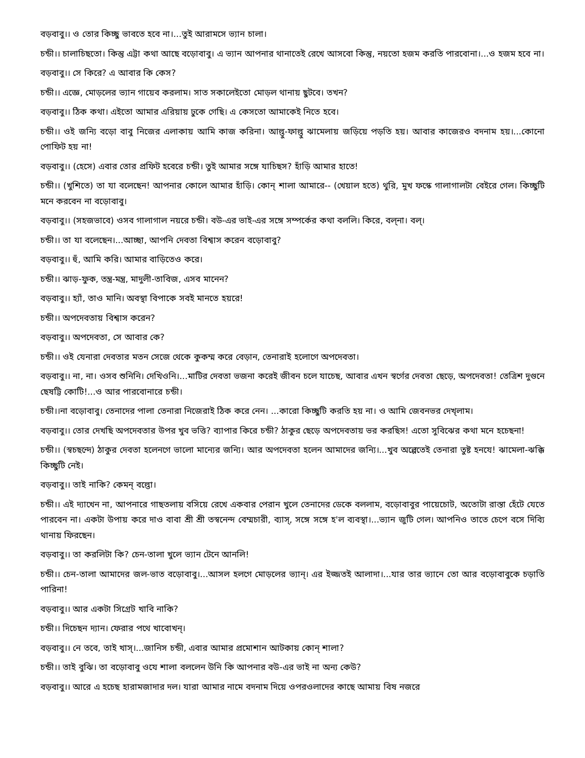বড়বাবু।। ও তোর কিচ্ছু ভাবতে হবে না।...তুই আরামসে ভ্যান চালা।
চন্ডী।। চালাচিছতো। কিন্তু এট্টা কথা আছে বড়োবাবু। এ ভ্যান আপনার থানাতেই রেখে আসবো কিন্তু, নয়তো হজম করতি পারবোনা।...ও হজম হবে না।
বড়বাবু।। সে কিরে? এ আবার কি কেস?
চন্ডী।। এজ্ঞে, মোড়লের ভ্যান গায়েব করলাম। সাত সকালেইতো মোড়ল থানায় ছুটবে। তখন?
বড়বাবু।। ঠিক কথা। এইতো আমার এরিয়ায় ঢুকে গেছি। এ কেসতো আমাকেই নিতে হবে।
চন্ডী।। ওই জন্যি বড়ো বাবু নিজের এলাকায় আমি কাজ করিনা। আল্তু-ফাল্তু ঝামেলায় জড়িয়ে পড়তি হয়। আবার কাজেরও বদনাম হয়।...কোনো পোফিট হয় না!
বড়বাবু।। (হেসে) এবার তোর প্রফিট হবেরে চন্ডী। তুই আমার সঙ্গে যাচিছস? হাঁড়ি আমার হাতে!
চন্ডী।। (খুশিতে) তা যা বলেছেন! আপনার কোলে আমার হাঁড়ি। কোন্ শালা আমারে-- (খেয়াল হতে) থুরি, মুখ ফস্কে গালাগালটা বেইরে গেল। কিচ্ছুটি মনে করবেন না বড়োবাবু।
বড়বাবু।। (সহজভাবে) ওসব গালাগাল নয়রে চন্ডী। বউ-এর ভাই-এর সঙ্গে সম্পর্কের কথা বললি। কিরে, বল্না। বল্।
চন্ডী।। তা যা বলেছেন।...আচ্ছা, আপনি দেবতা বিশ্বাস করেন বড়োবাবু?
বড়বাবু।। হুঁ, আমি করি। আমার বাড়িতেও করে।
চন্ডী।। ঝাড়-ফুক, তন্ত্র-মন্ত্র, মাদুলী-তাবিজ, এসব মানেন?
বড়বাবু।। হ্যাঁ, তাও মানি। অবস্থা বিপাকে সবই মানতে হয়রে!
চন্ডী।। অপদেবতায় বিশ্বাস করেন?
বড়বাবু।। অপদেবতা, সে আবার কে?
চন্ডী।। ওই যেনারা দেবতার মতন সেজে থেকে কুকম্ম করে বেড়ান, তেনারাই হলোগে অপদেবতা।
বড়বাবু।। না, না। ওসব শুনিনি। দেখিওনি।...মাটির দেবতা ভজনা করেই জীবন চলে যাচেছ, আবার এখন স্বর্গের দেবতা ছেড়ে, অপদেবতা! তেত্রিশ দুগুনে ছেষট্টি কোটি!...ও আর পারবোনারে চন্ডী।
চন্ডী।।না বড়োবাবু। তেনাদের পালা তেনারা নিজেরাই ঠিক করে নেন। ...কারো কিচ্ছুটি করতি হয় না। ও আমি জেবনভর দেখ্লাম।
বড়বাবু।। তোর দেখছি অপদেবতার উপর খুব ভত্তি? ব্যাপার কিরে চন্ডী? ঠাকুর ছেড়ে অপদেবতায় ভর করছিস! এতো সুবিঝের কথা মনে হচেছনা!
চন্ডী।। (স্বচছন্দে) ঠাকুর দেবতা হলেনগে ভালো মান্যের জন্যি। আর অপদেবতা হলেন আমাদের জন্যি।...খুব অল্পেতেই তেনারা তুষ্ট হনযে! ঝামেলা-ঝক্কি কিচ্ছুটি নেই।
বড়বাবু।। তাই নাকি? কেমন্ বল্তো।
চন্ডী।। এই দ্যাখেন না, আপনারে গাছতলায় বসিয়ে রেখে একবার পেরান খুলে তেনাদের ডেকে বললাম, বড়োবাবুর পায়েচোট, অতোটা রাস্তা হেঁটে যেতে পারবেন না। একটা উপায় করে দাও বাবা শ্রী শ্রী তস্বনেন্দ বেম্মচারী, ব্যাস্, সঙ্গে সঙ্গে হ'ল ব্যবস্থা।...ভ্যান জুটি গেল। আপনিও তাতে চেপে বসে দিব্যি থানায় ফিরছেন।
বড়বাবু।। তা করলিটা কি? চেন-তালা খুলে ভ্যান টেনে আনলি!
চন্ডী।। চেন-তালা আমাদের জল-ভাত বড়োবাবু।...আসল হলগে মোড়লের ভ্যান্। এর ইজ্জতই আলাদা।...যার তার ভ্যানে তো আর বড়োবাবুকে চড়াতি পারিনা!
বড়বাবু।। আর একটা সিগ্রেট খাবি নাকি?
চন্ডী।। দিচেছন দ্যান। ফেরার পথে খাবোখন্।
বড়বাবু।। নে তবে, তাই খাস্।...জানিস চন্ডী, এবার আমার প্রমোশান আটকায় কোন্ শালা?
চন্ডী।। তাই বুঝি। তা বড়োবাবু ওযে শালা বললেন উনি কি আপনার বউ-এর ভাই না অন্য কেউ?
বড়বাবু।। আরে এ হচেছ হারামজাদার দল। যারা আমার নামে বদনাম দিয়ে ওপরওলাদের কাছে আমায় বিষ নজরে